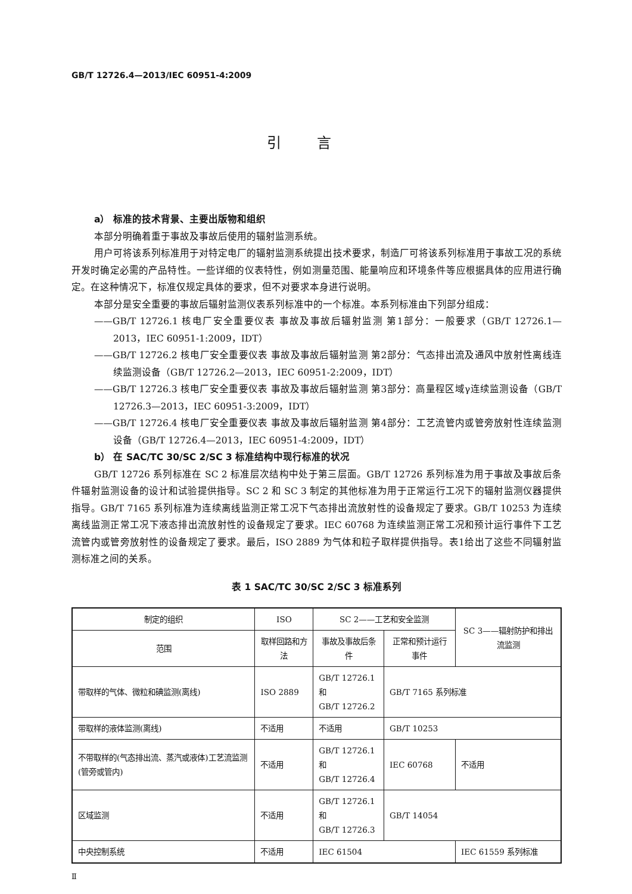GB/T 12726.4—2013/IEC 60951-4:2009
引言
a） 标准的技术背景、主要出版物和组织
本部分明确着重于事故及事故后使用的辐射监测系统。
用户可将该系列标准用于对特定电厂的辐射监测系统提出技术要求，制造厂可将该系列标准用于事故工况的系统开发时确定必需的产品特性。一些详细的仪表特性，例如测量范围、能量响应和环境条件等应根据具体的应用进行确定。在这种情况下，标准仅规定具体的要求，但不对要求本身进行说明。
本部分是安全重要的事故后辐射监测仪表系列标准中的一个标准。本系列标准由下列部分组成：
——GB/T 12726.1 核电厂安全重要仪表 事故及事故后辐射监测 第1部分：一般要求（GB/T 12726.1—2013，IEC 60951-1:2009，IDT）
——GB/T 12726.2 核电厂安全重要仪表 事故及事故后辐射监测 第2部分：气态排出流及通风中放射性离线连续监测设备（GB/T 12726.2—2013，IEC 60951-2:2009，IDT）
——GB/T 12726.3 核电厂安全重要仪表 事故及事故后辐射监测 第3部分：高量程区域γ连续监测设备（GB/T 12726.3—2013，IEC 60951-3:2009，IDT）
——GB/T 12726.4 核电厂安全重要仪表 事故及事故后辐射监测 第4部分：工艺流管内或管旁放射性连续监测设备（GB/T 12726.4—2013，IEC 60951-4:2009，IDT）
b） 在 SAC/TC 30/SC 2/SC 3 标准结构中现行标准的状况
GB/T 12726 系列标准在 SC 2 标准层次结构中处于第三层面。GB/T 12726 系列标准为用于事故及事故后条件辐射监测设备的设计和试验提供指导。SC 2 和 SC 3 制定的其他标准为用于正常运行工况下的辐射监测仪器提供指导。GB/T 7165 系列标准为连续离线监测正常工况下气态排出流放射性的设备规定了要求。GB/T 10253 为连续离线监测正常工况下液态排出流放射性的设备规定了要求。IEC 60768 为连续监测正常工况和预计运行事件下工艺流管内或管旁放射性的设备规定了要求。最后，ISO 2889 为气体和粒子取样提供指导。表1给出了这些不同辐射监测标准之间的关系。
表 1 SAC/TC 30/SC 2/SC 3 标准系列
| 制定的组织 | ISO | SC 2——工艺和安全监测 | | SC 3——辐射防护和排出流监测 |
| --- | --- | --- | --- | --- |
| 范围 | 取样回路和方法 | 事故及事故后条件 | 正常和预计运行事件 | |
| 带取样的气体、微粒和碘监测(离线) | ISO 2889 | GB/T 12726.1 和 GB/T 12726.2 | GB/T 7165 系列标准 | |
| 带取样的液体监测(离线) | 不适用 | 不适用 | GB/T 10253 | |
| 不带取样的(气态排出流、蒸汽或液体)工艺流监测(管旁或管内) | 不适用 | GB/T 12726.1 和 GB/T 12726.4 | IEC 60768 | 不适用 |
| 区域监测 | 不适用 | GB/T 12726.1 和 GB/T 12726.3 | GB/T 14054 | |
| 中央控制系统 | 不适用 | IEC 61504 | | IEC 61559 系列标准 |
Ⅱ